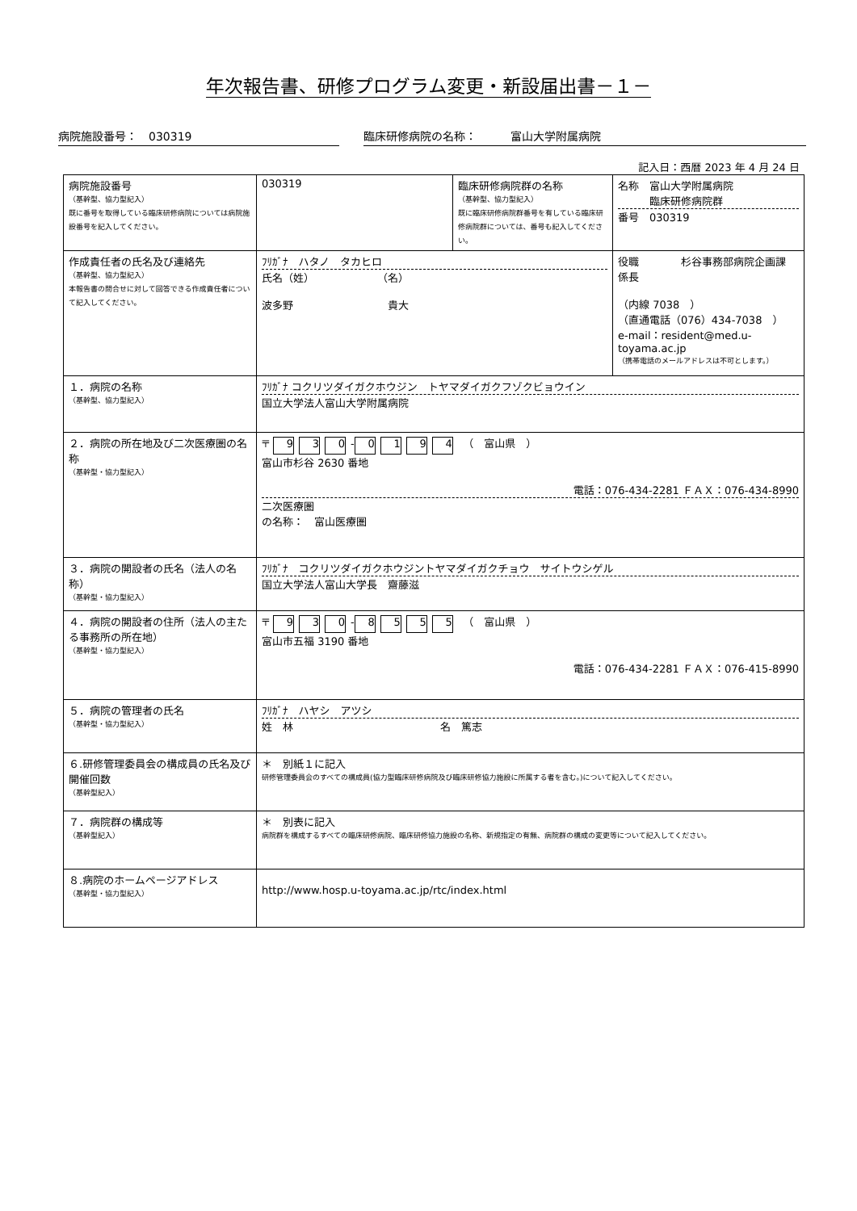年次報告書、研修プログラム変更・新設届出書－１－
病院施設番号：　030319 臨床研修病院の名称：　　　富山大学附属病院
記入日：西暦 2023 年 4 月 24 日
| 病院施設番号 （基幹型、協力型記入） 既に番号を取得している臨床研修病院については病院施設番号を記入してください。 | 030319 | 臨床研修病院群の名称 （基幹型、協力型記入） 既に臨床研修病院群番号を有している臨床研修病院群については、番号も記入してください。 | 名称 富山大学附属病院 臨床研修病院群 番号 030319 |
| 作成責任者の氏名及び連絡先 （基幹型、協力型記入） 本報告書の問合せに対して回答できる作成責任者について記入してください。 | ﾌﾘｶﾞﾅ ハタノ タカヒロ 氏名（姓） （名） 波多野 貴大 | | 役職 杉谷事務部病院企画課 係長 （内線 7038 ） （直通電話（076）434-7038 ） e-mail：resident@med.u-toyama.ac.jp （携帯電話のメールアドレスは不可とします。） |
| １．病院の名称 （基幹型、協力型記入） | ﾌﾘｶﾞﾅ コクリツダイガクホウジン トヤマダイガクフゾクビョウイン 国立大学法人富山大学附属病院 | | |
| ２．病院の所在地及び二次医療圏の名称 （基幹型・協力型記入） | 〒 9 3 0 - 0 1 9 4 （ 富山県 ） 富山市杉谷 2630 番地 電話：076-434-2281 ＦＡＸ：076-434-8990 二次医療圏 の名称： 富山医療圏 | | |
| ３．病院の開設者の氏名（法人の名称） （基幹型・協力型記入） | ﾌﾘｶﾞﾅ コクリツダイガクホウジントヤマダイガクチョウ サイトウシゲル 国立大学法人富山大学長 齋藤滋 | | |
| ４．病院の開設者の住所（法人の主たる事務所の所在地） （基幹型・協力型記入） | 〒 9 3 0 - 8 5 5 5 （ 富山県 ） 富山市五福 3190 番地 電話：076-434-2281 ＦＡＸ：076-415-8990 | | |
| ５．病院の管理者の氏名 （基幹型・協力型記入） | ﾌﾘｶﾞﾅ ハヤシ アツシ 姓 林 名 篤志 | | |
| ６.研修管理委員会の構成員の氏名及び開催回数 （基幹型記入） | ＊ 別紙１に記入 研修管理委員会のすべての構成員(協力型臨床研修病院及び臨床研修協力施設に所属する者を含む。)について記入してください。 | | |
| ７．病院群の構成等 （基幹型記入） | ＊ 別表に記入 病院群を構成するすべての臨床研修病院、臨床研修協力施設の名称、新規指定の有無、病院群の構成の変更等について記入してください。 | | |
| ８.病院のホームページアドレス （基幹型・協力型記入） | http://www.hosp.u-toyama.ac.jp/rtc/index.html | | |